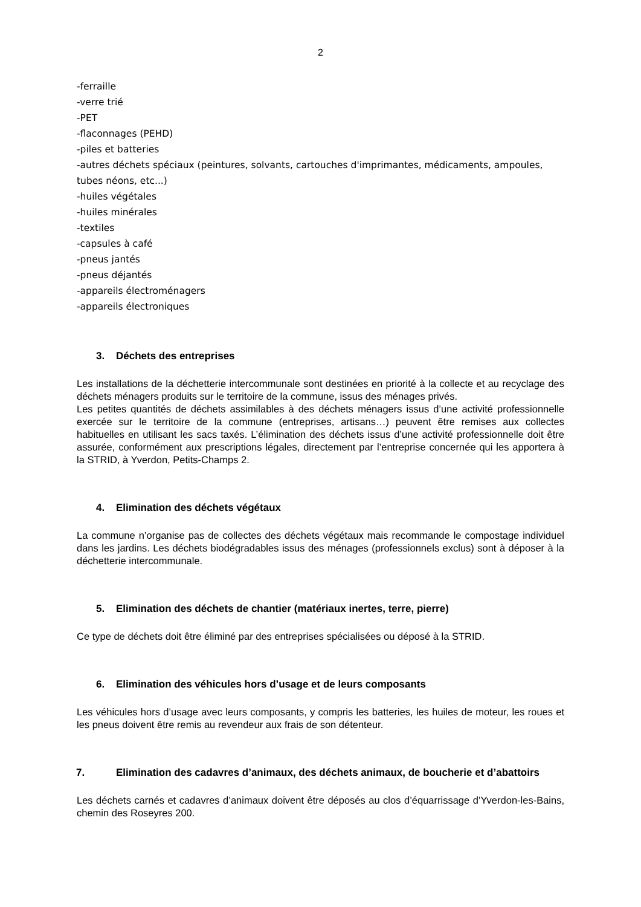2
-ferraille
-verre trié
-PET
-flaconnages (PEHD)
-piles et batteries
-autres déchets spéciaux (peintures, solvants, cartouches d'imprimantes, médicaments, ampoules, tubes néons, etc...)
-huiles végétales
-huiles minérales
-textiles
-capsules à café
-pneus jantés
-pneus déjantés
-appareils électroménagers
-appareils électroniques
3. Déchets des entreprises
Les installations de la déchetterie intercommunale sont destinées en priorité à la collecte et au recyclage des déchets ménagers produits sur le territoire de la commune, issus des ménages privés.
Les petites quantités de déchets assimilables à des déchets ménagers issus d’une activité professionnelle exercée sur le territoire de la commune (entreprises, artisans…) peuvent être remises aux collectes habituelles en utilisant les sacs taxés. L’élimination des déchets issus d’une activité professionnelle doit être assurée, conformément aux prescriptions légales, directement par l’entreprise concernée qui les apportera à la STRID, à Yverdon, Petits-Champs 2.
4. Elimination des déchets végétaux
La commune n’organise pas de collectes des déchets végétaux mais recommande le compostage individuel dans les jardins. Les déchets biodégradables issus des ménages (professionnels exclus) sont à déposer à la déchetterie intercommunale.
5. Elimination des déchets de chantier (matériaux inertes, terre, pierre)
Ce type de déchets doit être éliminé par des entreprises spécialisées ou déposé à la STRID.
6. Elimination des véhicules hors d’usage et de leurs composants
Les véhicules hors d’usage avec leurs composants, y compris les batteries, les huiles de moteur, les roues et les pneus doivent être remis au revendeur aux frais de son détenteur.
7. Elimination des cadavres d’animaux, des déchets animaux, de boucherie et d’abattoirs
Les déchets carnés et cadavres d’animaux doivent être déposés au clos d’équarrissage d’Yverdon-les-Bains, chemin des Roseyres 200.